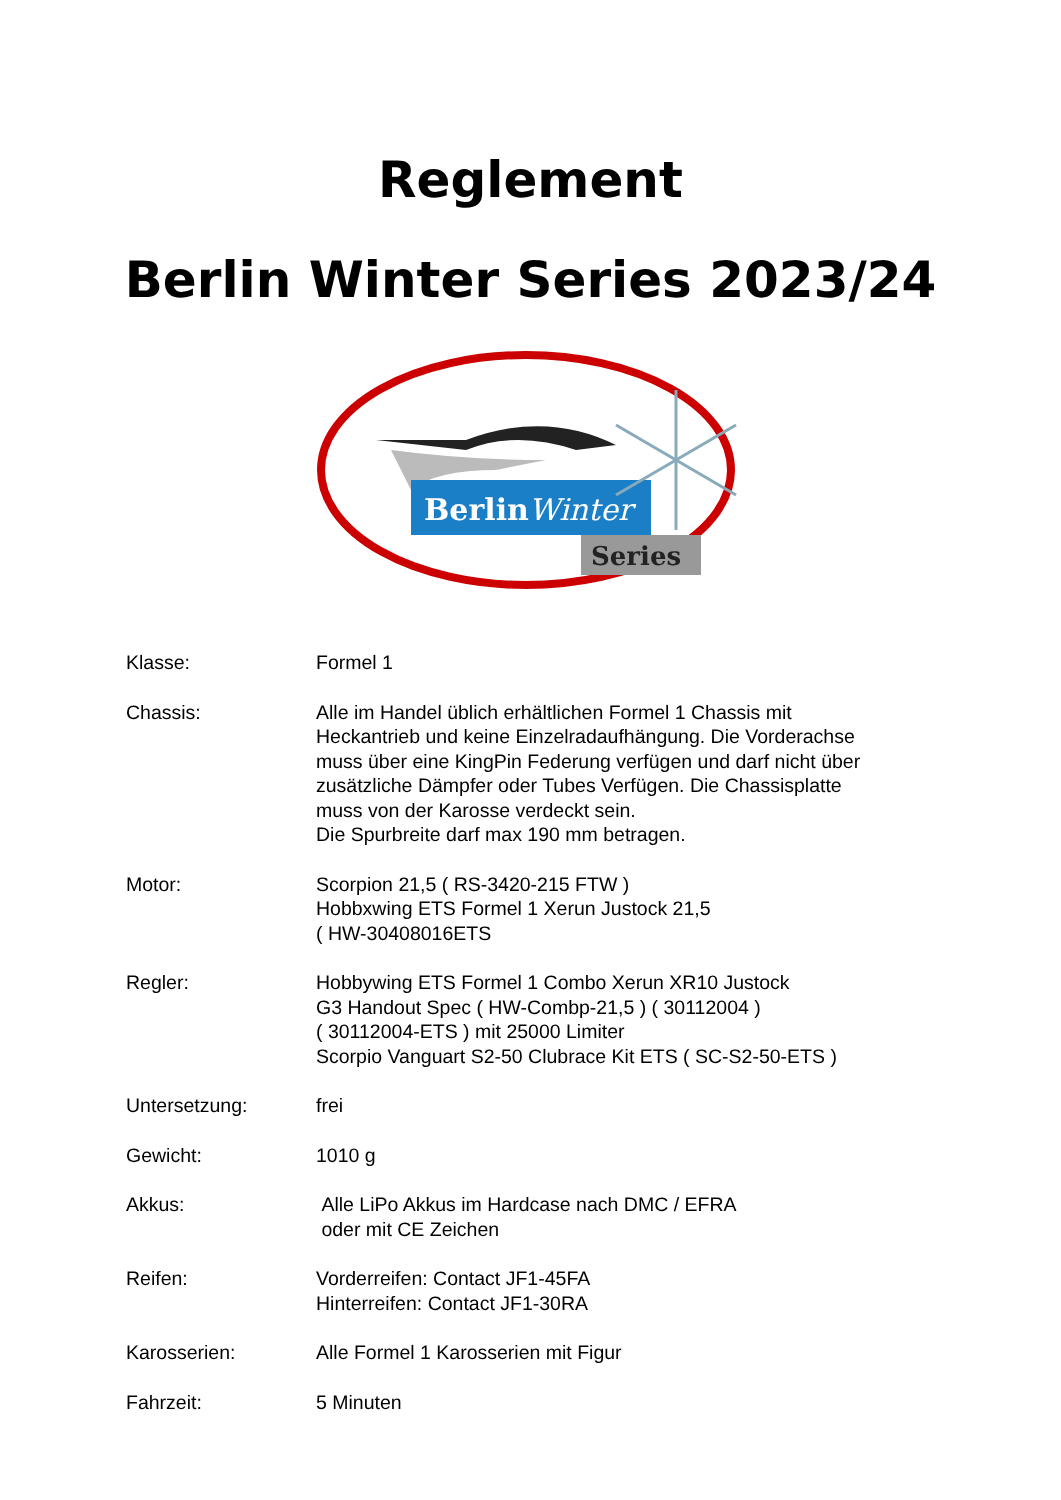Reglement
Berlin Winter Series 2023/24
BerlinWinter
Series
| Klasse: | Formel 1 |
| Chassis: | Alle im Handel üblich erhältlichen Formel 1 Chassis mit Heckantrieb und keine Einzelradaufhängung. Die Vorderachse muss über eine KingPin Federung verfügen und darf nicht über zusätzliche Dämpfer oder Tubes Verfügen. Die Chassisplatte muss von der Karosse verdeckt sein. Die Spurbreite darf max 190 mm betragen. |
| Motor: | Scorpion 21,5 ( RS-3420-215 FTW ) Hobbxwing ETS Formel 1 Xerun Justock 21,5 ( HW-30408016ETS |
| Regler: | Hobbywing ETS Formel 1 Combo Xerun XR10 Justock G3 Handout Spec ( HW-Combp-21,5 ) ( 30112004 ) ( 30112004-ETS ) mit 25000 Limiter Scorpio Vanguart S2-50 Clubrace Kit ETS ( SC-S2-50-ETS ) |
| Untersetzung: | frei |
| Gewicht: | 1010 g |
| Akkus: | Alle LiPo Akkus im Hardcase nach DMC / EFRA oder mit CE Zeichen |
| Reifen: | Vorderreifen: Contact JF1-45FA Hinterreifen: Contact JF1-30RA |
| Karosserien: | Alle Formel 1 Karosserien mit Figur |
| Fahrzeit: | 5 Minuten |